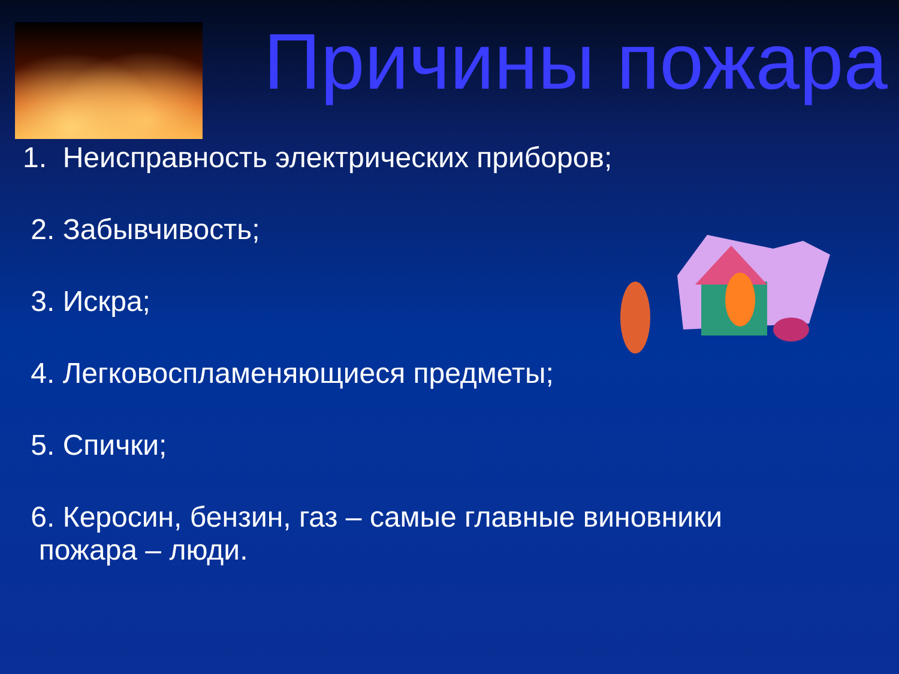Причины пожара
1. Неисправность электрических приборов;
2. Забывчивость;
3. Искра;
4. Легковоспламеняющиеся предметы;
5. Спички;
6. Керосин, бензин, газ – самые главные виновники
пожара – люди.